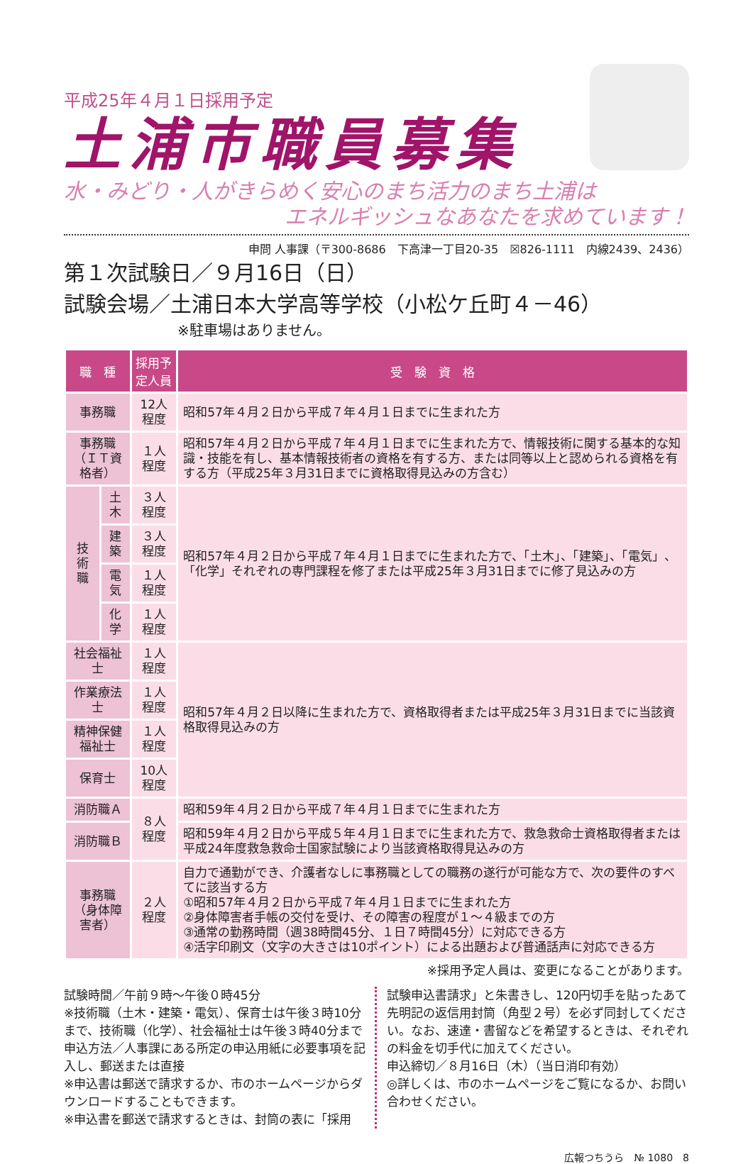平成25年４月１日採用予定
土浦市職員募集
水・みどり・人がきらめく安心のまち活力のまち土浦は
エネルギッシュなあなたを求めています！
申問 人事課（〒300-8686　下高津一丁目20-35　☒826-1111　内線2439、2436）
第１次試験日／９月16日（日）
試験会場／土浦日本大学高等学校（小松ケ丘町４－46）
※駐車場はありません。
| 職 種 | | 採用予定人員 | 受 験 資 格 |
| --- | --- | --- | --- |
| 事務職 | | 12人程度 | 昭和57年４月２日から平成７年４月１日までに生まれた方 |
| 事務職 （ＩＴ資格者） | | １人程度 | 昭和57年４月２日から平成７年４月１日までに生まれた方で、情報技術に関する基本的な知識・技能を有し、基本情報技術者の資格を有する方、または同等以上と認められる資格を有する方（平成25年３月31日までに資格取得見込みの方含む） |
| 技術職 | 土木 | ３人程度 | 昭和57年４月２日から平成７年４月１日までに生まれた方で、「土木」、「建築」、「電気」、「化学」それぞれの専門課程を修了または平成25年３月31日までに修了見込みの方 |
| | 建築 | ３人程度 | |
| | 電気 | １人程度 | |
| | 化学 | １人程度 | |
| 社会福祉士 | | １人程度 | 昭和57年４月２日以降に生まれた方で、資格取得者または平成25年３月31日までに当該資格取得見込みの方 |
| 作業療法士 | | １人程度 | |
| 精神保健福祉士 | | １人程度 | |
| 保育士 | | 10人程度 | |
| 消防職Ａ | | ８人程度 | 昭和59年４月２日から平成７年４月１日までに生まれた方 |
| 消防職Ｂ | | | 昭和59年４月２日から平成５年４月１日までに生まれた方で、救急救命士資格取得者または平成24年度救急救命士国家試験により当該資格取得見込みの方 |
| 事務職 （身体障害者） | | ２人程度 | 自力で通勤ができ、介護者なしに事務職としての職務の遂行が可能な方で、次の要件のすべてに該当する方 ①昭和57年４月２日から平成７年４月１日までに生まれた方 ②身体障害者手帳の交付を受け、その障害の程度が１～４級までの方 ③通常の勤務時間（週38時間45分、１日７時間45分）に対応できる方 ④活字印刷文（文字の大きさは10ポイント）による出題および普通話声に対応できる方 |
※採用予定人員は、変更になることがあります。
試験時間／午前９時～午後０時45分
※技術職（土木・建築・電気）、保育士は午後３時10分まで、技術職（化学）、社会福祉士は午後３時40分まで
申込方法／人事課にある所定の申込用紙に必要事項を記入し、郵送または直接
※申込書は郵送で請求するか、市のホームページからダウンロードすることもできます。
※申込書を郵送で請求するときは、封筒の表に「採用
試験申込書請求」と朱書きし、120円切手を貼ったあて先明記の返信用封筒（角型２号）を必ず同封してください。なお、速達・書留などを希望するときは、それぞれの料金を切手代に加えてください。
申込締切／８月16日（木）（当日消印有効）
◎詳しくは、市のホームページをご覧になるか、お問い合わせください。
広報つちうら　№ 1080　8